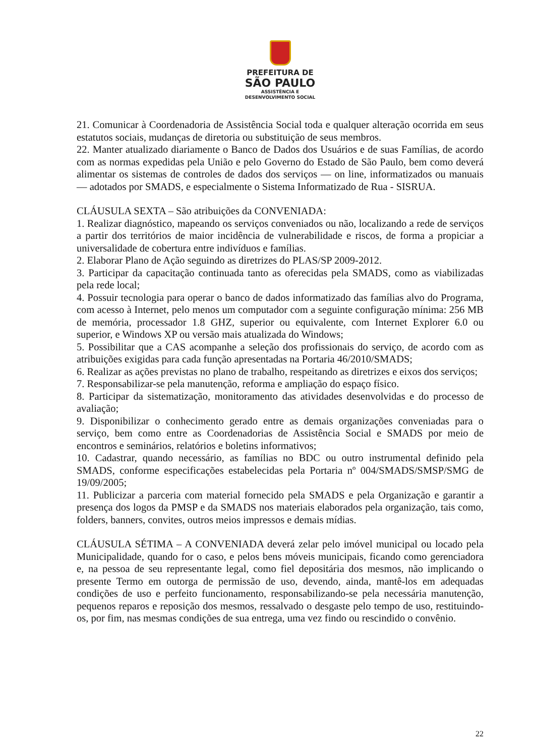PREFEITURA DE
SÃO PAULO
ASSISTÊNCIA E
DESENVOLVIMENTO SOCIAL
21. Comunicar à Coordenadoria de Assistência Social toda e qualquer alteração ocorrida em seus estatutos sociais, mudanças de diretoria ou substituição de seus membros.
22. Manter atualizado diariamente o Banco de Dados dos Usuários e de suas Famílias, de acordo com as normas expedidas pela União e pelo Governo do Estado de São Paulo, bem como deverá alimentar os sistemas de controles de dados dos serviços — on line, informatizados ou manuais — adotados por SMADS, e especialmente o Sistema Informatizado de Rua - SISRUA.
CLÁUSULA SEXTA – São atribuições da CONVENIADA:
1. Realizar diagnóstico, mapeando os serviços conveniados ou não, localizando a rede de serviços a partir dos territórios de maior incidência de vulnerabilidade e riscos, de forma a propiciar a universalidade de cobertura entre indivíduos e famílias.
2. Elaborar Plano de Ação seguindo as diretrizes do PLAS/SP 2009-2012.
3. Participar da capacitação continuada tanto as oferecidas pela SMADS, como as viabilizadas pela rede local;
4. Possuir tecnologia para operar o banco de dados informatizado das famílias alvo do Programa, com acesso à Internet, pelo menos um computador com a seguinte configuração mínima: 256 MB de memória, processador 1.8 GHZ, superior ou equivalente, com Internet Explorer 6.0 ou superior, e Windows XP ou versão mais atualizada do Windows;
5. Possibilitar que a CAS acompanhe a seleção dos profissionais do serviço, de acordo com as atribuições exigidas para cada função apresentadas na Portaria 46/2010/SMADS;
6. Realizar as ações previstas no plano de trabalho, respeitando as diretrizes e eixos dos serviços;
7. Responsabilizar-se pela manutenção, reforma e ampliação do espaço físico.
8. Participar da sistematização, monitoramento das atividades desenvolvidas e do processo de avaliação;
9. Disponibilizar o conhecimento gerado entre as demais organizações conveniadas para o serviço, bem como entre as Coordenadorias de Assistência Social e SMADS por meio de encontros e seminários, relatórios e boletins informativos;
10. Cadastrar, quando necessário, as famílias no BDC ou outro instrumental definido pela SMADS, conforme especificações estabelecidas pela Portaria nº 004/SMADS/SMSP/SMG de 19/09/2005;
11. Publicizar a parceria com material fornecido pela SMADS e pela Organização e garantir a presença dos logos da PMSP e da SMADS nos materiais elaborados pela organização, tais como, folders, banners, convites, outros meios impressos e demais mídias.
CLÁUSULA SÉTIMA – A CONVENIADA deverá zelar pelo imóvel municipal ou locado pela Municipalidade, quando for o caso, e pelos bens móveis municipais, ficando como gerenciadora e, na pessoa de seu representante legal, como fiel depositária dos mesmos, não implicando o presente Termo em outorga de permissão de uso, devendo, ainda, mantê-los em adequadas condições de uso e perfeito funcionamento, responsabilizando-se pela necessária manutenção, pequenos reparos e reposição dos mesmos, ressalvado o desgaste pelo tempo de uso, restituindo-os, por fim, nas mesmas condições de sua entrega, uma vez findo ou rescindido o convênio.
22